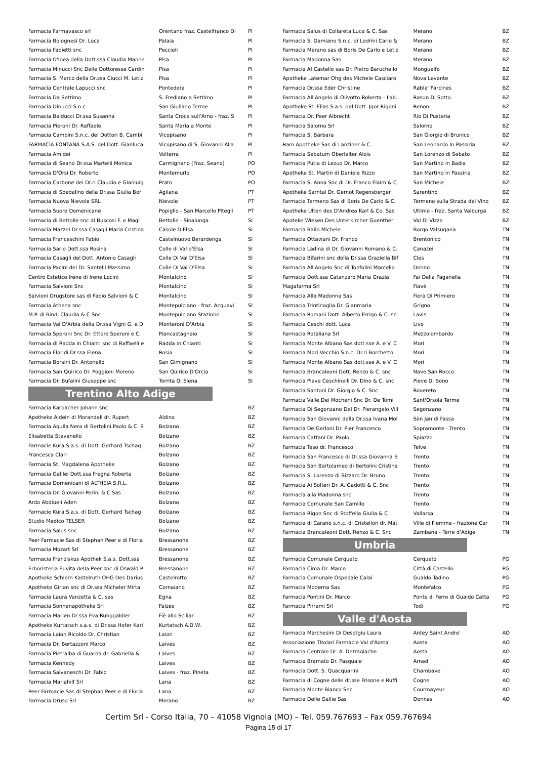| Farmacia Farmavasco srl | Orentano fraz. Castelfranco Di | PI |
| Farmacia Bolognesi Dr. Luca | Palaia | PI |
| Farmacia Fabietti snc | Peccioli | PI |
| Farmacia D'Igea della Dott.ssa Claudia Manne | Pisa | PI |
| Farmacia Minucci Snc Delle Dottoresse Cardin | Pisa | PI |
| Farmacia S. Marco della Dr.ssa Ciucci M. Letiz | Pisa | PI |
| Farmacia Centrale Lapucci snc | Pontedera | PI |
| Farmacia Da Settimo | S. Frediano a Settimo | PI |
| Farmacia Dinucci S.n.c. | San Giuliano Terme | PI |
| Farmacia Balducci Dr.ssa Susanna | Santa Croce sull'Arno - fraz. S | PI |
| Farmacia Pieroni Dr. Raffaele | Santa Maria a Monte | PI |
| Farmacia Cambini S.n.c. dei Dottori B. Cambi | Vicopisano | PI |
| FARMACIA FONTANA S.A.S. del Dott. Gianluca | Vicopisano di S. Giovanni Alla | PI |
| Farmacia Amidei | Volterra | PI |
| Farmacia di Seano Dr.ssa Martelli Monica | Carmignano (Fraz. Seano) | PO |
| Farmacia D'Orsi Dr. Roberto | Montemurlo | PO |
| Farmacia Carbone dei Dr.ri Claudio e Gianluig | Prato | PO |
| Farmacia di Spedalino della Dr.ssa Giulia Bor | Agliana | PT |
| Farmacia Nuova Nievole SRL | Nievole | PT |
| Farmacia Suore Domenicane | Popiglio - San Marcello Pitegli | PT |
| Farmacia di Bettolle snc di Buscosi F. e Magi | Bettolle - Sinalunga | SI |
| Farmacia Mazzei Dr.ssa Casagli Maria Cristina | Casole D'Elsa | SI |
| Farmacia Franceschini Fabio | Castelnuovo Berardenga | SI |
| Farmacia Sarlo Dott.ssa Rosina | Colle di Val d'Elsa | SI |
| Farmacia Casagli del Dott. Antonio Casagli | Colle Di Val D'Elsa | SI |
| Farmacia Pacini del Dr. Santelli Massimo | Colle Di Val D'Elsa | SI |
| Centro Estetico Irene di Irene Locini | Montalcino | SI |
| Farmacia Salvioni Snc | Montalcino | SI |
| Salvioni Drugstore sas di Fabio Salvioni & C | Montalcino | SI |
| Farmacia Athena snc | Montepulciano - fraz. Acquavi | SI |
| M.P. di Bindi Claudia & C Snc | Montepulciano Stazione | SI |
| Farmacia Val D'Arbia della Dr.ssa Vigni G. e D | Monteroni D'Arbia | SI |
| Farmacia Speroni Snc Dr. Ettore Speroni e C. | Piancastagnaio | SI |
| Farmacia di Radda in Chianti snc di Raffaelli e | Radda in Chianti | SI |
| Farmacia Floridi Dr.ssa Elena | Rosia | SI |
| Farmacia Borsini Dr. Antonello | San Gimignano | SI |
| Farmacia San Quirico Dr. Poggioni Moreno | San Quirico D'Orcia | SI |
| Farmacia Dr. Bufalini Giuseppe snc | Torrita Di Siena | SI |
Trentino Alto Adige
| Farmacia Karbacher Johann snc | | BZ |
| Apotheke Aldein di Morandell dr. Rupert | Aldino | BZ |
| Farmacia Aquila Nera di Bertolini Paolo & C. S | Bolzano | BZ |
| Elisabetta Stevanello | Bolzano | BZ |
| Farmacie Kura S.a.s. di Dott. Gerhard Tschag | Bolzano | BZ |
| Francesca Clari | Bolzano | BZ |
| Farmacia St. Magdalena Apotheke | Bolzano | BZ |
| Farmacia Galilei Dott.ssa Fregna Roberta | Bolzano | BZ |
| Farmacia Domenicani di ALTHEIA S.R.L. | Bolzano | BZ |
| Farmacia Dr. Giovanni Perini & C Sas | Bolzano | BZ |
| Ardo Abdiueli Aden | Bolzano | BZ |
| Farmacie Kura S.a.s. di Dott. Gerhard Tschag | Bolzano | BZ |
| Studio Medico TELSER | Bolzano | BZ |
| Farmacia Salus snc | Bolzano | BZ |
| Peer Farmacie Sas di Stephan Peer e di Floria | Bressanone | BZ |
| Farmacia Mozart Srl | Bressanone | BZ |
| Farmacia Franziskus Apothek S.a.s. Dott.ssa | Bressanone | BZ |
| Erboristeria Euvita della Peer snc di Oswald P | Bressanone | BZ |
| Apotheke Schlern Kastelruth OHG Des Darius | Castelrotto | BZ |
| Apotheke Girlan snc di Dr.ssa Micheler Mirta | Cornaiano | BZ |
| Farmacia Laura Vanzetta & C. sas | Egna | BZ |
| Farmacia Sonnenapotheke Srl | Falzes | BZ |
| Farmacia Marien Dr.ssa Eva Runggaldier | Fiè allo Sciliar | BZ |
| Apotheke Kurtatsch s.a.s. di Dr.ssa Hofer Kari | Kurtatsch A.D.W. | BZ |
| Farmacia Laion Ricoldo Dr. Christian | Laion | BZ |
| Farmacia Dr. Bertazzoni Marco | Laives | BZ |
| Farmacia Pietralba di Guarda dr. Gabriella & | Laives | BZ |
| Farmacia Kennedy | Laives | BZ |
| Farmacia Salvaneschi Dr. Fabio | Laives - fraz. Pineta | BZ |
| Farmacia Mariahilf Srl | Lana | BZ |
| Peer Farmacie Sas di Stephan Peer e di Floria | Lana | BZ |
| Farmacia Druso Srl | Merano | BZ |
| Farmacia Salus di Collareta Luca & C. Sas | Merano | BZ |
| Farmacia S. Damiano S.n.c. di Lodrini Carlo & | Merano | BZ |
| Farmacia Merano sas di Boris De Carlo e Letiz | Merano | BZ |
| Farmacia Madonna Sas | Merano | BZ |
| Farmacia Al Castello sas Dr. Pietro Baruchello | Monguelfo | BZ |
| Apotheke Latemar Ohg des Michele Casciaro | Nova Levante | BZ |
| Farmacia Dr.ssa Eder Christine | Rabla' Parcines | BZ |
| Farmacia All'Angelo di Olivotto Roberta - Lab. | Rasun Di Sotto | BZ |
| Apotheke St. Elias S.a.s. del Dott. Jgor Rigoni | Renon | BZ |
| Farmacia Dr. Peer Albrecht | Rio Di Pusteria | BZ |
| Farmacia Salorno Srl | Salorno | BZ |
| Farmacia S. Barbara | San Giorgio di Brunico | BZ |
| Ram Apotheke Sas di Lanziner & C. | San Leonardo In Passiria | BZ |
| Farmacia Sebatum Oberleiter Alois | San Lorenzo di Sebato | BZ |
| Farmacia Putia di Lezuo Dr. Marco | San Martino in Badia | BZ |
| Apotheke St. Martin di Daniele Rizzo | San Martino in Passiria | BZ |
| Farmacia S. Anna Snc di Dr. Franco Flaim & C | San Michele | BZ |
| Apotheke Sarntal Dr. Gernot Regensberger | Sarentino | BZ |
| Farmacie Termeno Sas di Boris De Carlo & C. | Termeno sulla Strada del Vino | BZ |
| Apotheke Ulten des D'Andrea Karl & Co. Sas | Ultimo - fraz. Santa Valburga | BZ |
| Apoteke Wiesen Des Unterkircher Guenther | Val Di Vizze | BZ |
| Farmacia Bailo Michele | Borgo Valsugana | TN |
| Farmacia Ottaviani Dr. Franco | Brentonico | TN |
| Farmacia Ladina di Dr. Giovanni Romano & C. | Canazei | TN |
| Farmacia Bifarini snc della Dr.ssa Graziella Bif | Cles | TN |
| Farmacia All'Angelo Snc di Tonfolini Marcello | Denno | TN |
| Farmacia Dott.ssa Catanzaro Maria Grazia | Fai Della Paganella | TN |
| Magafarma Srl | Fiavè | TN |
| Farmacia Alla Madonna Sas | Fiera Di Primiero | TN |
| Farmacia Trintinaglia Dr. Gianmaria | Grigno | TN |
| Farmacia Romani Dott. Alberto Errigo & C. sn | Lavis | TN |
| Farmacia Ceschi dott. Luca | Livo | TN |
| Farmacia Rotaliana Srl | Mezzolombardo | TN |
| Farmacia Monte Albano Sas dott.sse A. e V. C | Mori | TN |
| Farmacia Mori Vecchio S.n.c. Dr.ri Borchetto | Mori | TN |
| Farmacia Monte Albano Sas dott.sse A. e V. C | Mori | TN |
| Farmacia Brancaleoni Dott. Renzo & C. snc | Nave San Rocco | TN |
| Farmacia Pieve Ceschinelli Dr. Dino & C. snc | Pieve Di Bono | TN |
| Farmacia Santoni Dr. Giorgio & C. Snc | Rovereto | TN |
| Farmacia Valle Dei Mocheni Snc Dr. De Tomi | Sant'Orsola Terme | TN |
| Farmacia Di Segonzano Del Dr. Pierangelo Vill | Segonzano | TN |
| Farmacia San Giovanni della Dr.ssa Ivana Mol | Sèn Jan di Fassa | TN |
| Farmacia De Gerloni Dr. Pier Francesco | Sopramonte - Trento | TN |
| Farmacia Cattani Dr. Paolo | Spiazzo | TN |
| Farmacia Teso dr. Francesco | Telve | TN |
| Farmacia San Francesco di Dr.ssa Giovanna B | Trento | TN |
| Farmacia San Bartolameo di Bertolini Cristina | Trento | TN |
| Farmacia S. Lorenzo di Bizzaro Dr. Bruno | Trento | TN |
| Farmacia Ai Solteri Dr. A. Gadotti & C. Snc | Trento | TN |
| Farmacia alla Madonna snc | Trento | TN |
| Farmacia Comunale San Camillo | Trento | TN |
| Farmacia Rigon Snc di Stoffella Giulia & C | Vallarsa | TN |
| Farmacia di Carano s.n.c. di Cristellon dr. Mat | Ville di Fiemme - frazione Car | TN |
| Farmacia Brancaleoni Dott. Renzo & C. Snc | Zambana - Terre d'Adige | TN |
Umbria
| Farmacia Comunale Cerqueto | Cerqueto | PG |
| Farmacia Cima Dr. Marco | Città di Castello | PG |
| Farmacia Comunale Ospedale Calai | Gualdo Tadino | PG |
| Farmacia Moderna Sas | Montefalco | PG |
| Farmacia Pontini Dr. Marco | Ponte di Ferro di Gualdo Catta | PG |
| Farmacia Pirrami Srl | Todi | PG |
Valle d'Aosta
| Farmacia Marchesini Di Desotgiu Laura | Antey Saint Andre' | AO |
| Associazione Titolari Farmacie Val d'Aosta | Aosta | AO |
| Farmacia Centrale Dr. A. Detragiache | Aosta | AO |
| Farmacia Bramato Dr. Pasquale | Arnad | AO |
| Farmacia Dott. S. Quacquarini | Chambave | AO |
| Farmacia di Cogne delle dr.sse Frisone e Ruffi | Cogne | AO |
| Farmacia Monte Bianco Snc | Courmayeur | AO |
| Farmacia Delle Gallie Sas | Donnas | AO |
Certim Srl - Corso Italia, 70 – 41058 Vignola (MO) – Tel. 059.767693 – Fax 059.767694
Pagina 15 di 17